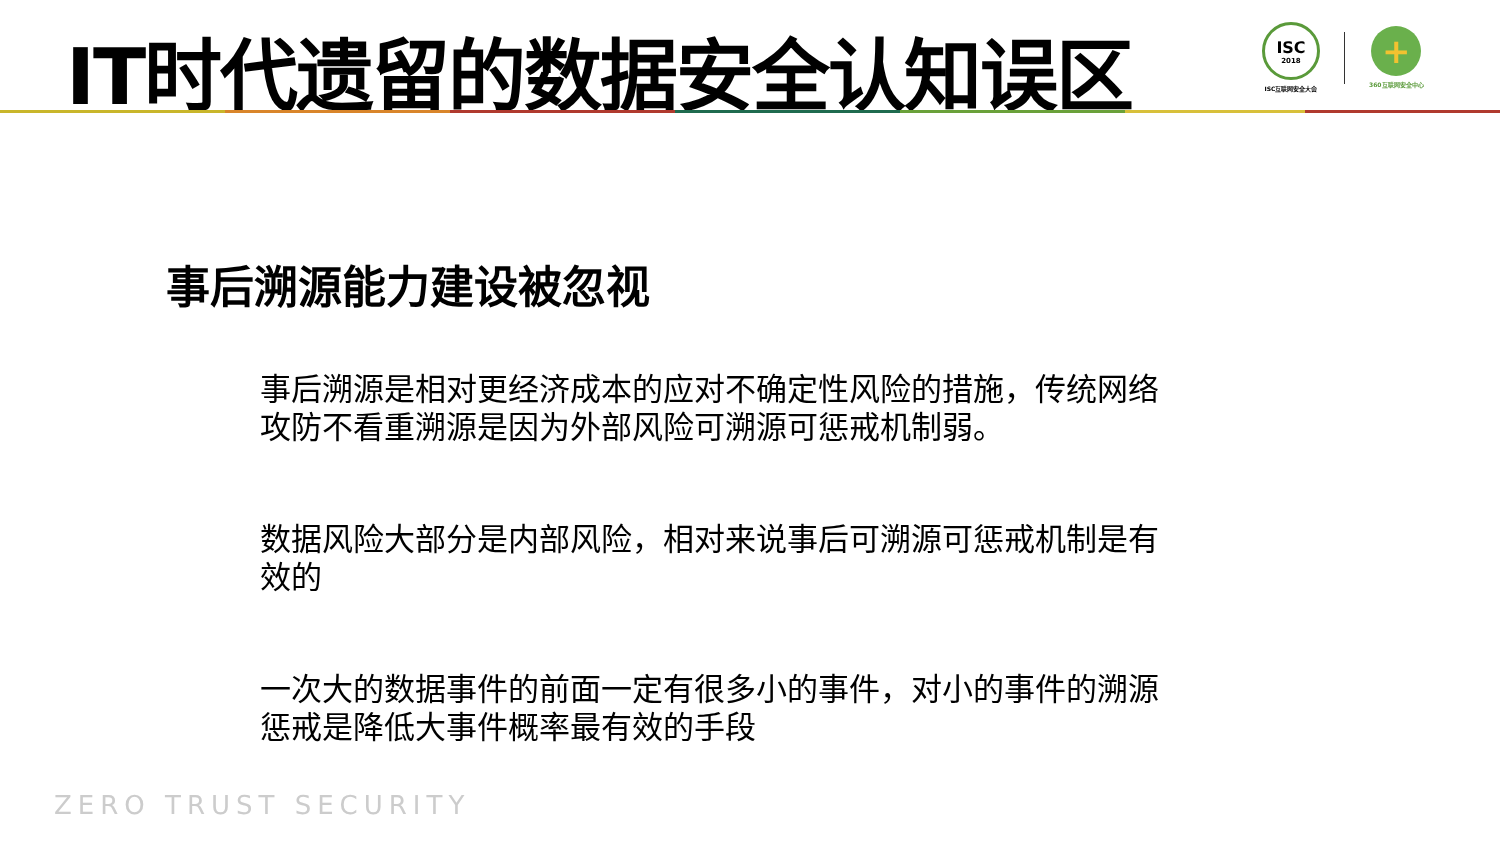IT时代遗留的数据安全认知误区
ISC
2018
ISC互联网安全大会
+
360互联网安全中心
事后溯源能力建设被忽视
事后溯源是相对更经济成本的应对不确定性风险的措施，传统网络攻防不看重溯源是因为外部风险可溯源可惩戒机制弱。
数据风险大部分是内部风险，相对来说事后可溯源可惩戒机制是有效的
一次大的数据事件的前面一定有很多小的事件，对小的事件的溯源惩戒是降低大事件概率最有效的手段
ZERO TRUST SECURITY